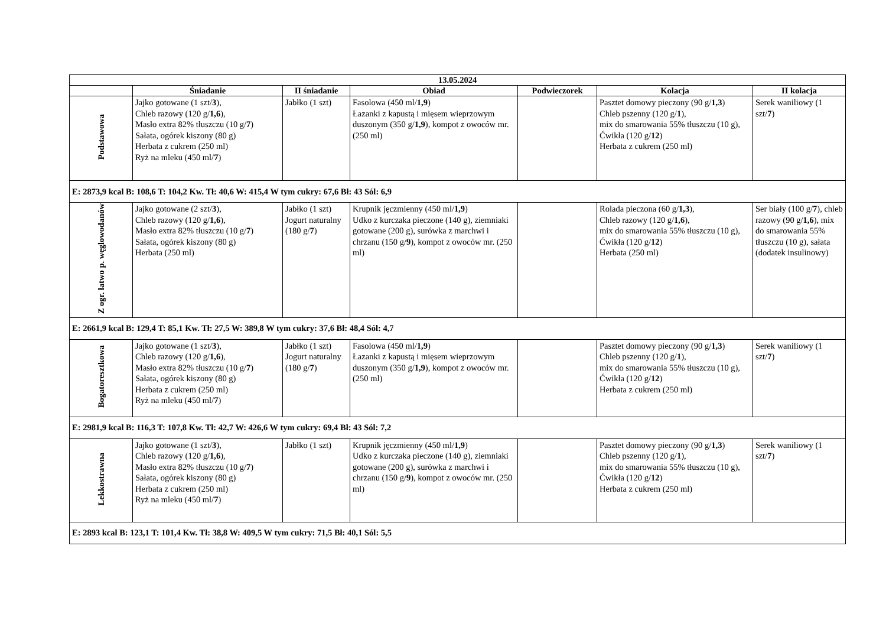| 13.05.2024 | | | | | | |
| --- | --- | --- | --- | --- | --- | --- |
| | Śniadanie | II śniadanie | Obiad | Podwieczorek | Kolacja | II kolacja |
| Podstawowa | Jajko gotowane (1 szt/ 3 ), Chleb razowy (120 g/ 1,6 ), Masło extra 82% tłuszczu (10 g/ 7 ) Sałata, ogórek kiszony (80 g) Herbata z cukrem (250 ml) Ryż na mleku (450 ml/ 7 ) | Jabłko (1 szt) | Fasolowa (450 ml/ 1,9 ) Łazanki z kapustą i mięsem wieprzowym duszonym (350 g/ 1,9 ), kompot z owoców mr. (250 ml) | | Pasztet domowy pieczony (90 g/ 1,3 ) Chleb pszenny (120 g/ 1 ), mix do smarowania 55% tłuszczu (10 g), Ćwikła (120 g/ 12 ) Herbata z cukrem (250 ml) | Serek waniliowy (1 szt/ 7 ) |
| E: 2873,9 kcal B: 108,6 T: 104,2 Kw. Tł: 40,6 W: 415,4 W tym cukry: 67,6 Bł: 43 Sól: 6,9 | | | | | | |
| Z ogr. łatwo p. węglowodanów | Jajko gotowane (2 szt/ 3 ), Chleb razowy (120 g/ 1,6 ), Masło extra 82% tłuszczu (10 g/ 7 ) Sałata, ogórek kiszony (80 g) Herbata (250 ml) | Jabłko (1 szt) Jogurt naturalny (180 g/ 7 ) | Krupnik jęczmienny (450 ml/ 1,9 ) Udko z kurczaka pieczone (140 g), ziemniaki gotowane (200 g), surówka z marchwi i chrzanu (150 g/ 9 ), kompot z owoców mr. (250 ml) | | Rolada pieczona (60 g/ 1,3 ), Chleb razowy (120 g/ 1,6 ), mix do smarowania 55% tłuszczu (10 g), Ćwikła (120 g/ 12 ) Herbata (250 ml) | Ser biały (100 g/ 7 ), chleb razowy (90 g/ 1,6 ), mix do smarowania 55% tłuszczu (10 g), sałata (dodatek insulinowy) |
| E: 2661,9 kcal B: 129,4 T: 85,1 Kw. Tł: 27,5 W: 389,8 W tym cukry: 37,6 Bł: 48,4 Sól: 4,7 | | | | | | |
| Bogatoresztkowa | Jajko gotowane (1 szt/ 3 ), Chleb razowy (120 g/ 1,6 ), Masło extra 82% tłuszczu (10 g/ 7 ) Sałata, ogórek kiszony (80 g) Herbata z cukrem (250 ml) Ryż na mleku (450 ml/ 7 ) | Jabłko (1 szt) Jogurt naturalny (180 g/ 7 ) | Fasolowa (450 ml/ 1,9 ) Łazanki z kapustą i mięsem wieprzowym duszonym (350 g/ 1,9 ), kompot z owoców mr. (250 ml) | | Pasztet domowy pieczony (90 g/ 1,3 ) Chleb pszenny (120 g/ 1 ), mix do smarowania 55% tłuszczu (10 g), Ćwikła (120 g/ 12 ) Herbata z cukrem (250 ml) | Serek waniliowy (1 szt/ 7 ) |
| E: 2981,9 kcal B: 116,3 T: 107,8 Kw. Tł: 42,7 W: 426,6 W tym cukry: 69,4 Bł: 43 Sól: 7,2 | | | | | | |
| Lekkostrawna | Jajko gotowane (1 szt/ 3 ), Chleb razowy (120 g/ 1,6 ), Masło extra 82% tłuszczu (10 g/ 7 ) Sałata, ogórek kiszony (80 g) Herbata z cukrem (250 ml) Ryż na mleku (450 ml/ 7 ) | Jabłko (1 szt) | Krupnik jęczmienny (450 ml/ 1,9 ) Udko z kurczaka pieczone (140 g), ziemniaki gotowane (200 g), surówka z marchwi i chrzanu (150 g/ 9 ), kompot z owoców mr. (250 ml) | | Pasztet domowy pieczony (90 g/ 1,3 ) Chleb pszenny (120 g/ 1 ), mix do smarowania 55% tłuszczu (10 g), Ćwikła (120 g/ 12 ) Herbata z cukrem (250 ml) | Serek waniliowy (1 szt/ 7 ) |
| E: 2893 kcal B: 123,1 T: 101,4 Kw. Tł: 38,8 W: 409,5 W tym cukry: 71,5 Bł: 40,1 Sól: 5,5 | | | | | | |